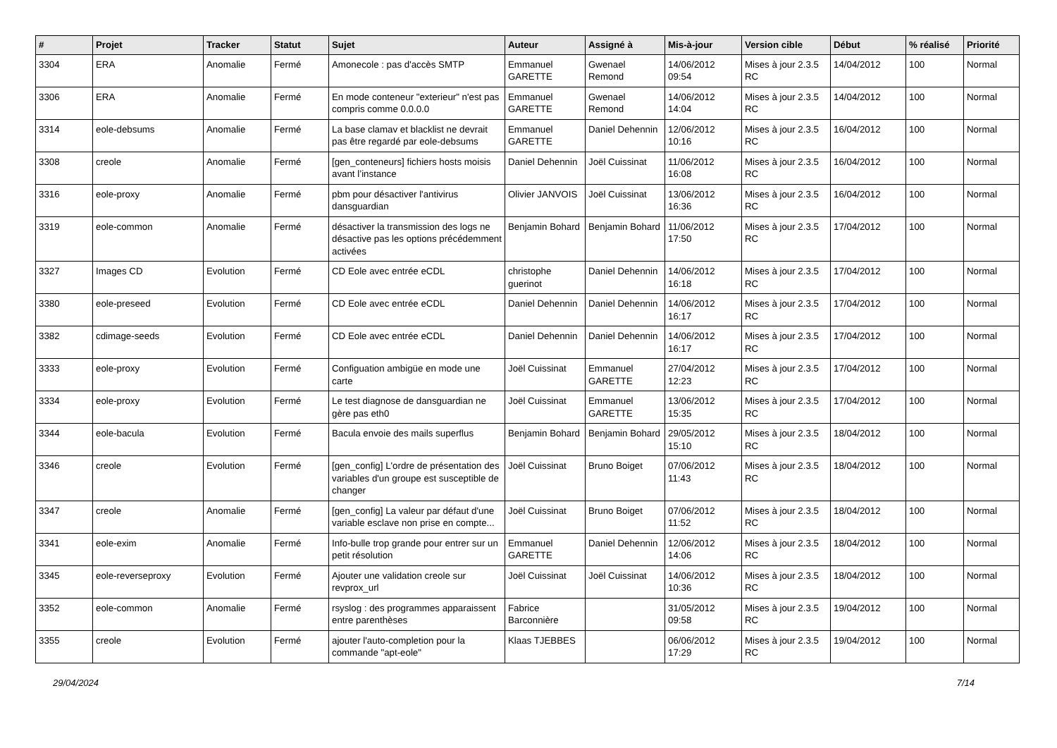| # | Projet | Tracker | Statut | Sujet | Auteur | Assigné à | Mis-à-jour | Version cible | Début | % réalisé | Priorité |
| --- | --- | --- | --- | --- | --- | --- | --- | --- | --- | --- | --- |
| 3304 | ERA | Anomalie | Fermé | Amonecole : pas d'accès SMTP | Emmanuel GARETTE | Gwenael Remond | 14/06/2012 09:54 | Mises à jour 2.3.5 RC | 14/04/2012 | 100 | Normal |
| 3306 | ERA | Anomalie | Fermé | En mode conteneur "exterieur" n'est pas compris comme 0.0.0.0 | Emmanuel GARETTE | Gwenael Remond | 14/06/2012 14:04 | Mises à jour 2.3.5 RC | 14/04/2012 | 100 | Normal |
| 3314 | eole-debsums | Anomalie | Fermé | La base clamav et blacklist ne devrait pas être regardé par eole-debsums | Emmanuel GARETTE | Daniel Dehennin | 12/06/2012 10:16 | Mises à jour 2.3.5 RC | 16/04/2012 | 100 | Normal |
| 3308 | creole | Anomalie | Fermé | [gen_conteneurs] fichiers hosts moisis avant l’instance | Daniel Dehennin | Joël Cuissinat | 11/06/2012 16:08 | Mises à jour 2.3.5 RC | 16/04/2012 | 100 | Normal |
| 3316 | eole-proxy | Anomalie | Fermé | pbm pour désactiver l'antivirus dansguardian | Olivier JANVOIS | Joël Cuissinat | 13/06/2012 16:36 | Mises à jour 2.3.5 RC | 16/04/2012 | 100 | Normal |
| 3319 | eole-common | Anomalie | Fermé | désactiver la transmission des logs ne désactive pas les options précédemment activées | Benjamin Bohard | Benjamin Bohard | 11/06/2012 17:50 | Mises à jour 2.3.5 RC | 17/04/2012 | 100 | Normal |
| 3327 | Images CD | Evolution | Fermé | CD Eole avec entrée eCDL | christophe guerinot | Daniel Dehennin | 14/06/2012 16:18 | Mises à jour 2.3.5 RC | 17/04/2012 | 100 | Normal |
| 3380 | eole-preseed | Evolution | Fermé | CD Eole avec entrée eCDL | Daniel Dehennin | Daniel Dehennin | 14/06/2012 16:17 | Mises à jour 2.3.5 RC | 17/04/2012 | 100 | Normal |
| 3382 | cdimage-seeds | Evolution | Fermé | CD Eole avec entrée eCDL | Daniel Dehennin | Daniel Dehennin | 14/06/2012 16:17 | Mises à jour 2.3.5 RC | 17/04/2012 | 100 | Normal |
| 3333 | eole-proxy | Evolution | Fermé | Configuation ambigüe en mode une carte | Joël Cuissinat | Emmanuel GARETTE | 27/04/2012 12:23 | Mises à jour 2.3.5 RC | 17/04/2012 | 100 | Normal |
| 3334 | eole-proxy | Evolution | Fermé | Le test diagnose de dansguardian ne gère pas eth0 | Joël Cuissinat | Emmanuel GARETTE | 13/06/2012 15:35 | Mises à jour 2.3.5 RC | 17/04/2012 | 100 | Normal |
| 3344 | eole-bacula | Evolution | Fermé | Bacula envoie des mails superflus | Benjamin Bohard | Benjamin Bohard | 29/05/2012 15:10 | Mises à jour 2.3.5 RC | 18/04/2012 | 100 | Normal |
| 3346 | creole | Evolution | Fermé | [gen_config] L'ordre de présentation des variables d'un groupe est susceptible de changer | Joël Cuissinat | Bruno Boiget | 07/06/2012 11:43 | Mises à jour 2.3.5 RC | 18/04/2012 | 100 | Normal |
| 3347 | creole | Anomalie | Fermé | [gen_config] La valeur par défaut d'une variable esclave non prise en compte... | Joël Cuissinat | Bruno Boiget | 07/06/2012 11:52 | Mises à jour 2.3.5 RC | 18/04/2012 | 100 | Normal |
| 3341 | eole-exim | Anomalie | Fermé | Info-bulle trop grande pour entrer sur un petit résolution | Emmanuel GARETTE | Daniel Dehennin | 12/06/2012 14:06 | Mises à jour 2.3.5 RC | 18/04/2012 | 100 | Normal |
| 3345 | eole-reverseproxy | Evolution | Fermé | Ajouter une validation creole sur revprox_url | Joël Cuissinat | Joël Cuissinat | 14/06/2012 10:36 | Mises à jour 2.3.5 RC | 18/04/2012 | 100 | Normal |
| 3352 | eole-common | Anomalie | Fermé | rsyslog : des programmes apparaissent entre parenthèses | Fabrice Barconnière | | 31/05/2012 09:58 | Mises à jour 2.3.5 RC | 19/04/2012 | 100 | Normal |
| 3355 | creole | Evolution | Fermé | ajouter l'auto-completion pour la commande "apt-eole" | Klaas TJEBBES | | 06/06/2012 17:29 | Mises à jour 2.3.5 RC | 19/04/2012 | 100 | Normal |
29/04/2024 7/14